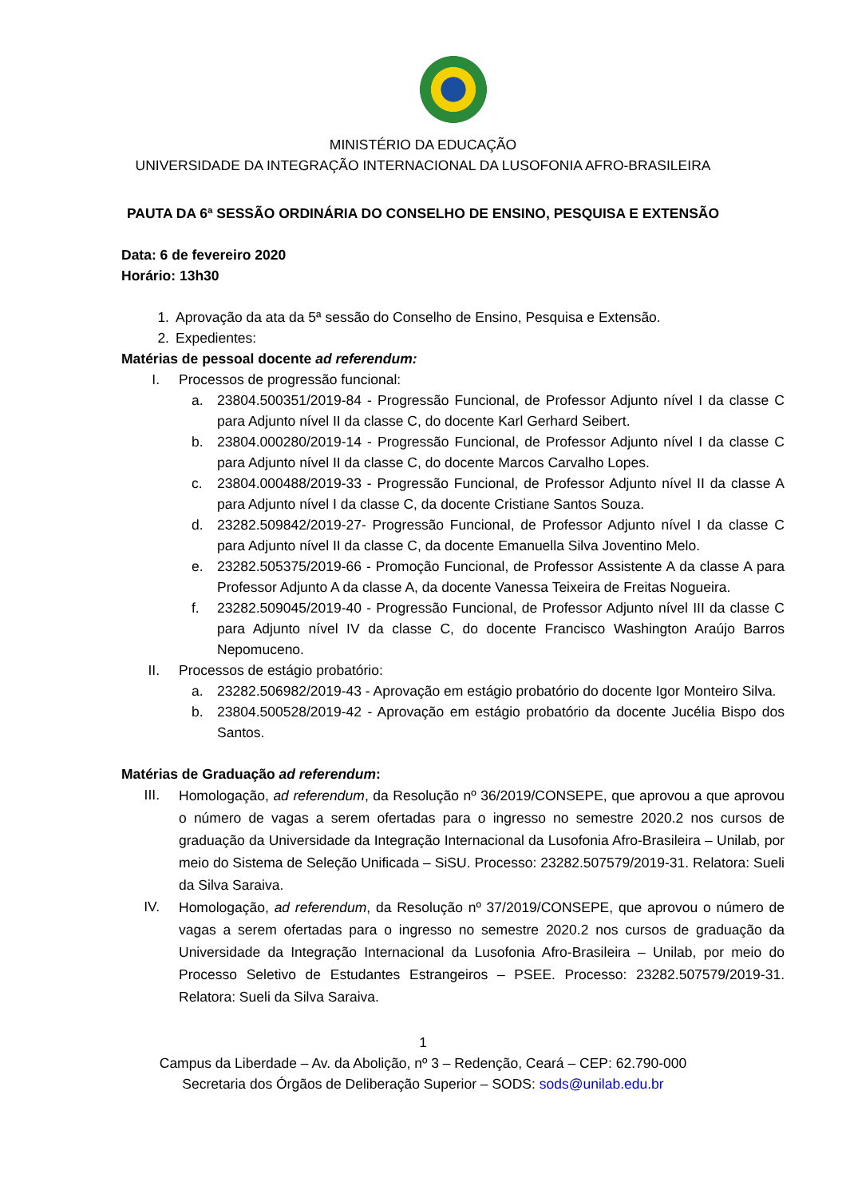MINISTÉRIO DA EDUCAÇÃO
UNIVERSIDADE DA INTEGRAÇÃO INTERNACIONAL DA LUSOFONIA AFRO-BRASILEIRA
PAUTA DA 6ª SESSÃO ORDINÁRIA DO CONSELHO DE ENSINO, PESQUISA E EXTENSÃO
Data: 6 de fevereiro 2020
Horário: 13h30
1. Aprovação da ata da 5ª sessão do Conselho de Ensino, Pesquisa e Extensão.
2. Expedientes:
Matérias de pessoal docente ad referendum:
I. Processos de progressão funcional:
a. 23804.500351/2019-84 - Progressão Funcional, de Professor Adjunto nível I da classe C para Adjunto nível II da classe C, do docente Karl Gerhard Seibert.
b. 23804.000280/2019-14 - Progressão Funcional, de Professor Adjunto nível I da classe C para Adjunto nível II da classe C, do docente Marcos Carvalho Lopes.
c. 23804.000488/2019-33 - Progressão Funcional, de Professor Adjunto nível II da classe A para Adjunto nível I da classe C, da docente Cristiane Santos Souza.
d. 23282.509842/2019-27- Progressão Funcional, de Professor Adjunto nível I da classe C para Adjunto nível II da classe C, da docente Emanuella Silva Joventino Melo.
e. 23282.505375/2019-66 - Promoção Funcional, de Professor Assistente A da classe A para Professor Adjunto A da classe A, da docente Vanessa Teixeira de Freitas Nogueira.
f. 23282.509045/2019-40 - Progressão Funcional, de Professor Adjunto nível III da classe C para Adjunto nível IV da classe C, do docente Francisco Washington Araújo Barros Nepomuceno.
II. Processos de estágio probatório:
a. 23282.506982/2019-43 - Aprovação em estágio probatório do docente Igor Monteiro Silva.
b. 23804.500528/2019-42 - Aprovação em estágio probatório da docente Jucélia Bispo dos Santos.
Matérias de Graduação ad referendum:
III. Homologação, ad referendum, da Resolução nº 36/2019/CONSEPE, que aprovou a que aprovou o número de vagas a serem ofertadas para o ingresso no semestre 2020.2 nos cursos de graduação da Universidade da Integração Internacional da Lusofonia Afro-Brasileira – Unilab, por meio do Sistema de Seleção Unificada – SiSU. Processo: 23282.507579/2019-31. Relatora: Sueli da Silva Saraiva.
IV. Homologação, ad referendum, da Resolução nº 37/2019/CONSEPE, que aprovou o número de vagas a serem ofertadas para o ingresso no semestre 2020.2 nos cursos de graduação da Universidade da Integração Internacional da Lusofonia Afro-Brasileira – Unilab, por meio do Processo Seletivo de Estudantes Estrangeiros – PSEE. Processo: 23282.507579/2019-31. Relatora: Sueli da Silva Saraiva.
1
Campus da Liberdade – Av. da Abolição, nº 3 – Redenção, Ceará – CEP: 62.790-000
Secretaria dos Órgãos de Deliberação Superior – SODS: sods@unilab.edu.br